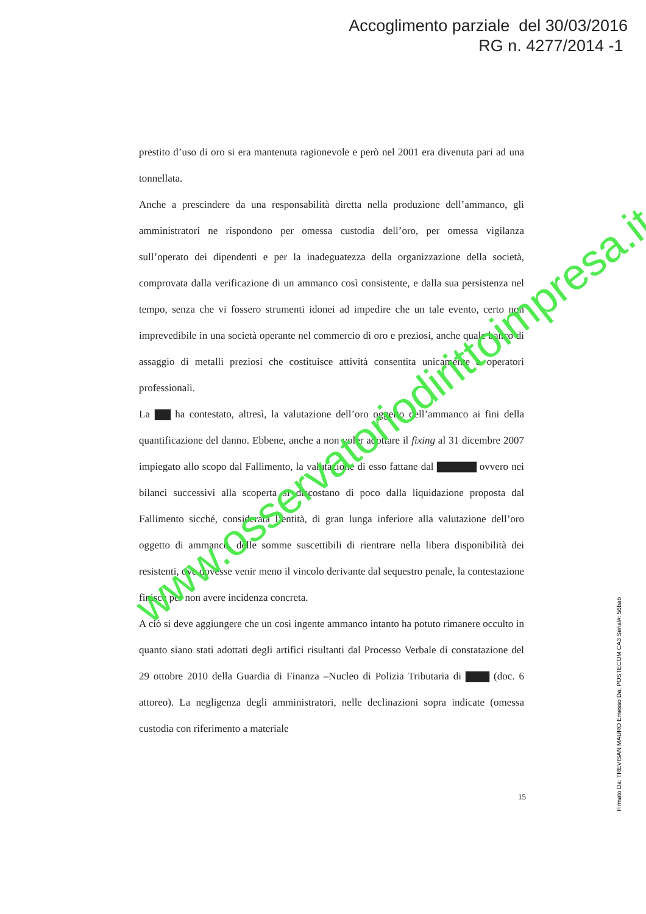Accoglimento parziale del 30/03/2016
RG n. 4277/2014 -1
prestito d’uso di oro si era mantenuta ragionevole e però nel 2001 era divenuta pari ad una tonnellata.
Anche a prescindere da una responsabilità diretta nella produzione dell’ammanco, gli amministratori ne rispondono per omessa custodia dell’oro, per omessa vigilanza sull’operato dei dipendenti e per la inadeguatezza della organizzazione della società, comprovata dalla verificazione di un ammanco così consistente, e dalla sua persistenza nel tempo, senza che vi fossero strumenti idonei ad impedire che un tale evento, certo non imprevedibile in una società operante nel commercio di oro e preziosi, anche quale banco di assaggio di metalli preziosi che costituisce attività consentita unicamente a operatori professionali.
La ▇▇ ha contestato, altresì, la valutazione dell’oro oggetto dell’ammanco ai fini della quantificazione del danno. Ebbene, anche a non voler adottare il fixing al 31 dicembre 2007 impiegato allo scopo dal Fallimento, la valutazione di esso fattane dal ▇▇▇▇▇ ovvero nei bilanci successivi alla scoperta si discostano di poco dalla liquidazione proposta dal Fallimento sicché, considerata l’entità, di gran lunga inferiore alla valutazione dell’oro oggetto di ammanco, delle somme suscettibili di rientrare nella libera disponibilità dei resistenti, ove dovesse venir meno il vincolo derivante dal sequestro penale, la contestazione finisce per non avere incidenza concreta.
A ciò si deve aggiungere che un così ingente ammanco intanto ha potuto rimanere occulto in quanto siano stati adottati degli artifici risultanti dal Processo Verbale di constatazione del 29 ottobre 2010 della Guardia di Finanza –Nucleo di Polizia Tributaria di ▇▇▇ (doc. 6 attoreo). La negligenza degli amministratori, nelle declinazioni sopra indicate (omessa custodia con riferimento a materiale
15
Firmato Da: TREVISAN MAURO Emesso Da: POSTECOM CA3 Serial#: 56bab
www.osservatoriodirittoimpresa.it